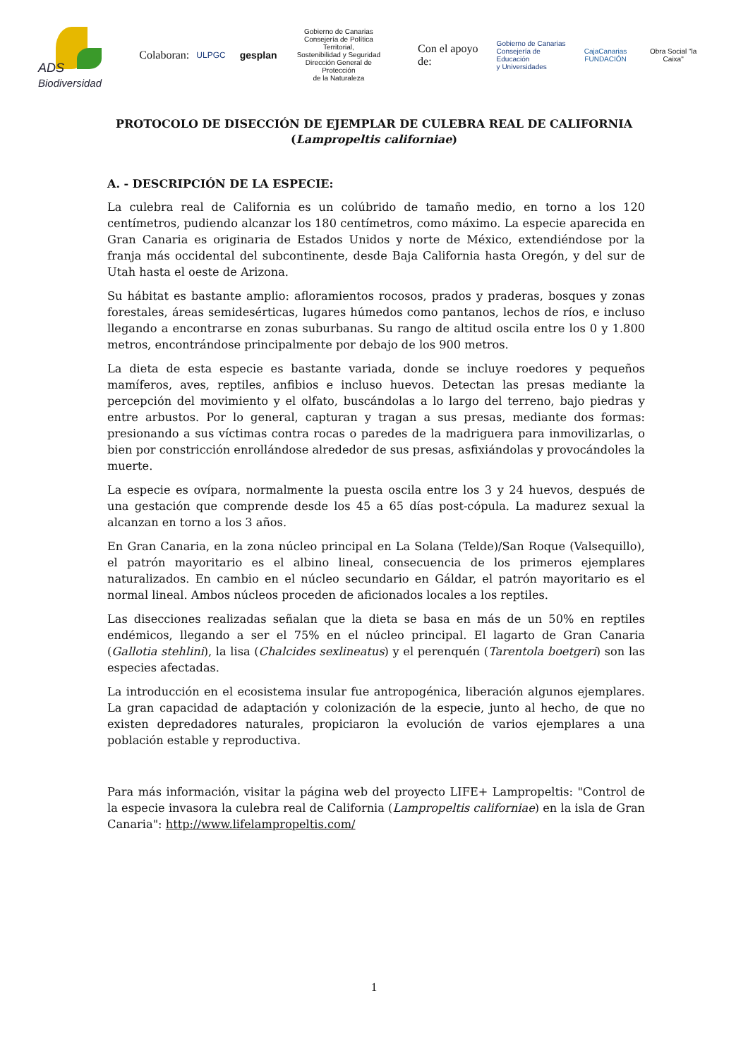ADS Biodiversidad
Colaboran: ULPGC gesplan Gobierno de Canarias
Consejería de Política Territorial,
Sostenibilidad y Seguridad
Dirección General de Protección
de la Naturaleza Con el apoyo de: Gobierno de Canarias
Consejería de Educación
y Universidades CajaCanarias
FUNDACIÓN Obra Social "la Caixa"
PROTOCOLO DE DISECCIÓN DE EJEMPLAR DE CULEBRA REAL DE CALIFORNIA
(Lampropeltis californiae)
A. - DESCRIPCIÓN DE LA ESPECIE:
La culebra real de California es un colúbrido de tamaño medio, en torno a los 120 centímetros, pudiendo alcanzar los 180 centímetros, como máximo. La especie aparecida en Gran Canaria es originaria de Estados Unidos y norte de México, extendiéndose por la franja más occidental del subcontinente, desde Baja California hasta Oregón, y del sur de Utah hasta el oeste de Arizona.
Su hábitat es bastante amplio: afloramientos rocosos, prados y praderas, bosques y zonas forestales, áreas semidesérticas, lugares húmedos como pantanos, lechos de ríos, e incluso llegando a encontrarse en zonas suburbanas. Su rango de altitud oscila entre los 0 y 1.800 metros, encontrándose principalmente por debajo de los 900 metros.
La dieta de esta especie es bastante variada, donde se incluye roedores y pequeños mamíferos, aves, reptiles, anfibios e incluso huevos. Detectan las presas mediante la percepción del movimiento y el olfato, buscándolas a lo largo del terreno, bajo piedras y entre arbustos. Por lo general, capturan y tragan a sus presas, mediante dos formas: presionando a sus víctimas contra rocas o paredes de la madriguera para inmovilizarlas, o bien por constricción enrollándose alrededor de sus presas, asfixiándolas y provocándoles la muerte.
La especie es ovípara, normalmente la puesta oscila entre los 3 y 24 huevos, después de una gestación que comprende desde los 45 a 65 días post-cópula. La madurez sexual la alcanzan en torno a los 3 años.
En Gran Canaria, en la zona núcleo principal en La Solana (Telde)/San Roque (Valsequillo), el patrón mayoritario es el albino lineal, consecuencia de los primeros ejemplares naturalizados. En cambio en el núcleo secundario en Gáldar, el patrón mayoritario es el normal lineal. Ambos núcleos proceden de aficionados locales a los reptiles.
Las disecciones realizadas señalan que la dieta se basa en más de un 50% en reptiles endémicos, llegando a ser el 75% en el núcleo principal. El lagarto de Gran Canaria (Gallotia stehlini), la lisa (Chalcides sexlineatus) y el perenquén (Tarentola boetgeri) son las especies afectadas.
La introducción en el ecosistema insular fue antropogénica, liberación algunos ejemplares. La gran capacidad de adaptación y colonización de la especie, junto al hecho, de que no existen depredadores naturales, propiciaron la evolución de varios ejemplares a una población estable y reproductiva.
Para más información, visitar la página web del proyecto LIFE+ Lampropeltis: "Control de la especie invasora la culebra real de California (Lampropeltis californiae) en la isla de Gran Canaria": http://www.lifelampropeltis.com/
1